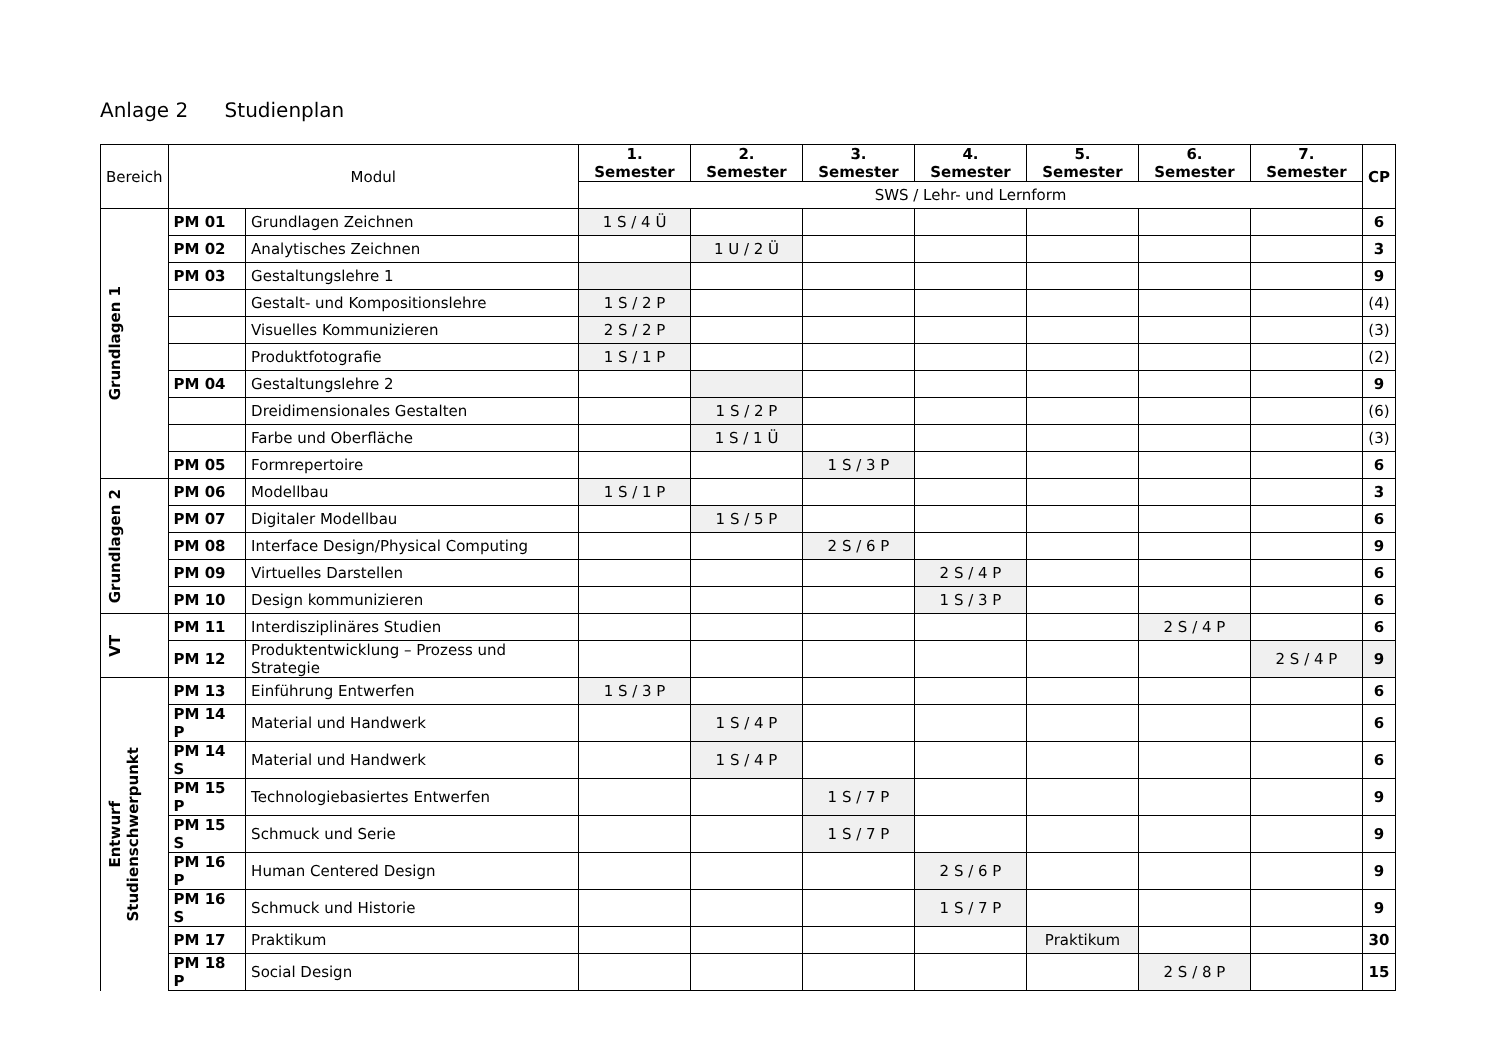Anlage 2 Studienplan
| Bereich | Modul | | 1. Semester | 2. Semester | 3. Semester | 4. Semester | 5. Semester | 6. Semester | 7. Semester | CP |
| --- | --- | --- | --- | --- | --- | --- | --- | --- | --- | --- |
| | | | SWS / Lehr- und Lernform | | | | | | | |
| Grundlagen 1 | PM 01 | Grundlagen Zeichnen | 1 S / 4 Ü | | | | | | | 6 |
| | PM 02 | Analytisches Zeichnen | | 1 U / 2 Ü | | | | | | 3 |
| | PM 03 | Gestaltungslehre 1 | | | | | | | | 9 |
| | | Gestalt- und Kompositionslehre | 1 S / 2 P | | | | | | | (4) |
| | | Visuelles Kommunizieren | 2 S / 2 P | | | | | | | (3) |
| | | Produktfotografie | 1 S / 1 P | | | | | | | (2) |
| | PM 04 | Gestaltungslehre 2 | | | | | | | | 9 |
| | | Dreidimensionales Gestalten | | 1 S / 2 P | | | | | | (6) |
| | | Farbe und Oberfläche | | 1 S / 1 Ü | | | | | | (3) |
| | PM 05 | Formrepertoire | | | 1 S / 3 P | | | | | 6 |
| Grundlagen 2 | PM 06 | Modellbau | 1 S / 1 P | | | | | | | 3 |
| | PM 07 | Digitaler Modellbau | | 1 S / 5 P | | | | | | 6 |
| | PM 08 | Interface Design/Physical Computing | | | 2 S / 6 P | | | | | 9 |
| | PM 09 | Virtuelles Darstellen | | | | 2 S / 4 P | | | | 6 |
| | PM 10 | Design kommunizieren | | | | 1 S / 3 P | | | | 6 |
| VT | PM 11 | Interdisziplinäres Studien | | | | | | 2 S / 4 P | | 6 |
| | PM 12 | Produktentwicklung – Prozess und Strategie | | | | | | | 2 S / 4 P | 9 |
| Entwurf Studienschwerpunkt | PM 13 | Einführung Entwerfen | 1 S / 3 P | | | | | | | 6 |
| | PM 14 P | Material und Handwerk | | 1 S / 4 P | | | | | | 6 |
| | PM 14 S | Material und Handwerk | | 1 S / 4 P | | | | | | 6 |
| | PM 15 P | Technologiebasiertes Entwerfen | | | 1 S / 7 P | | | | | 9 |
| | PM 15 S | Schmuck und Serie | | | 1 S / 7 P | | | | | 9 |
| | PM 16 P | Human Centered Design | | | | 2 S / 6 P | | | | 9 |
| | PM 16 S | Schmuck und Historie | | | | 1 S / 7 P | | | | 9 |
| | PM 17 | Praktikum | | | | | Praktikum | | | 30 |
| | PM 18 P | Social Design | | | | | | 2 S / 8 P | | 15 |